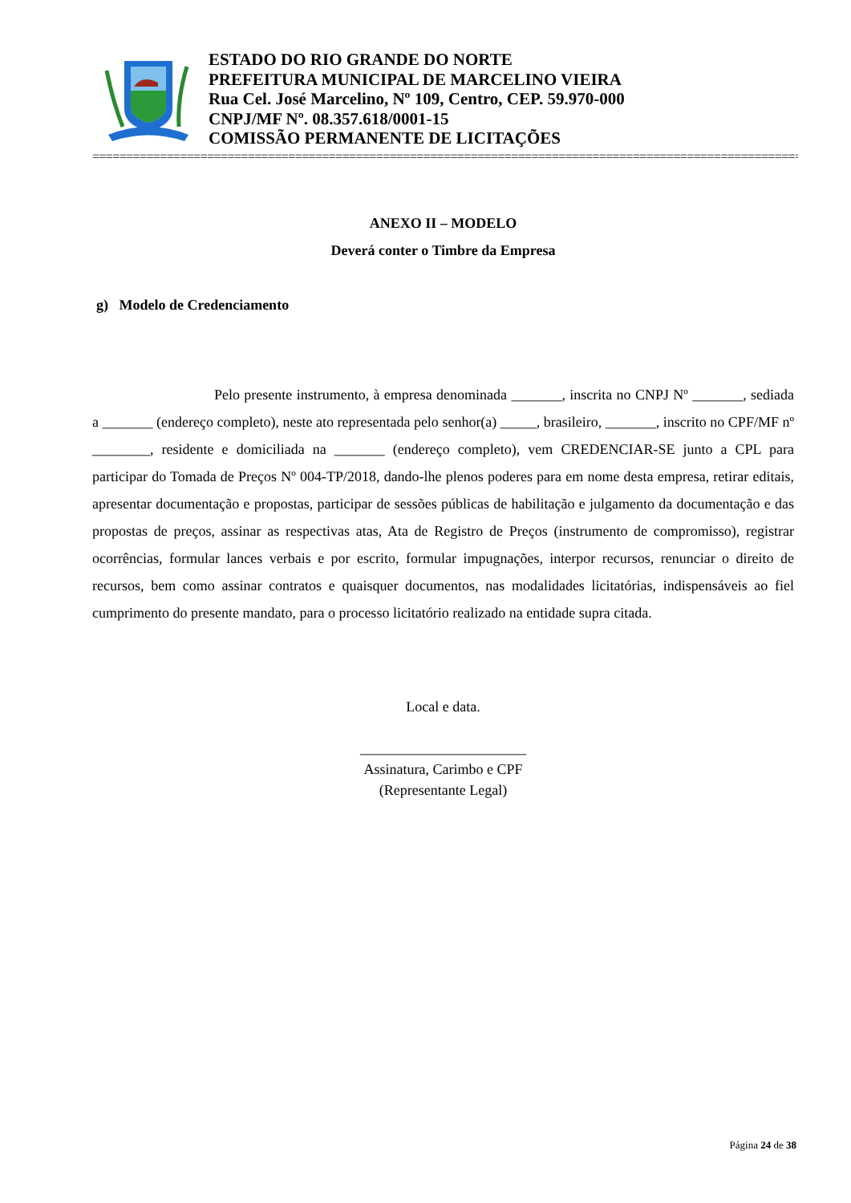ESTADO DO RIO GRANDE DO NORTE
PREFEITURA MUNICIPAL DE MARCELINO VIEIRA
Rua Cel. José Marcelino, Nº 109, Centro, CEP. 59.970-000
CNPJ/MF Nº. 08.357.618/0001-15
COMISSÃO PERMANENTE DE LICITAÇÕES
==========================================================================================================================
ANEXO II – MODELO
Deverá conter o Timbre da Empresa
g) Modelo de Credenciamento
Pelo presente instrumento, à empresa denominada _______, inscrita no CNPJ Nº _______, sediada a _______ (endereço completo), neste ato representada pelo senhor(a) _____, brasileiro, _______, inscrito no CPF/MF nº ________, residente e domiciliada na _______ (endereço completo), vem CREDENCIAR-SE junto a CPL para participar do Tomada de Preços Nº 004-TP/2018, dando-lhe plenos poderes para em nome desta empresa, retirar editais, apresentar documentação e propostas, participar de sessões públicas de habilitação e julgamento da documentação e das propostas de preços, assinar as respectivas atas, Ata de Registro de Preços (instrumento de compromisso), registrar ocorrências, formular lances verbais e por escrito, formular impugnações, interpor recursos, renunciar o direito de recursos, bem como assinar contratos e quaisquer documentos, nas modalidades licitatórias, indispensáveis ao fiel cumprimento do presente mandato, para o processo licitatório realizado na entidade supra citada.
Local e data.
_______________________
Assinatura, Carimbo e CPF
(Representante Legal)
Página 24 de 38